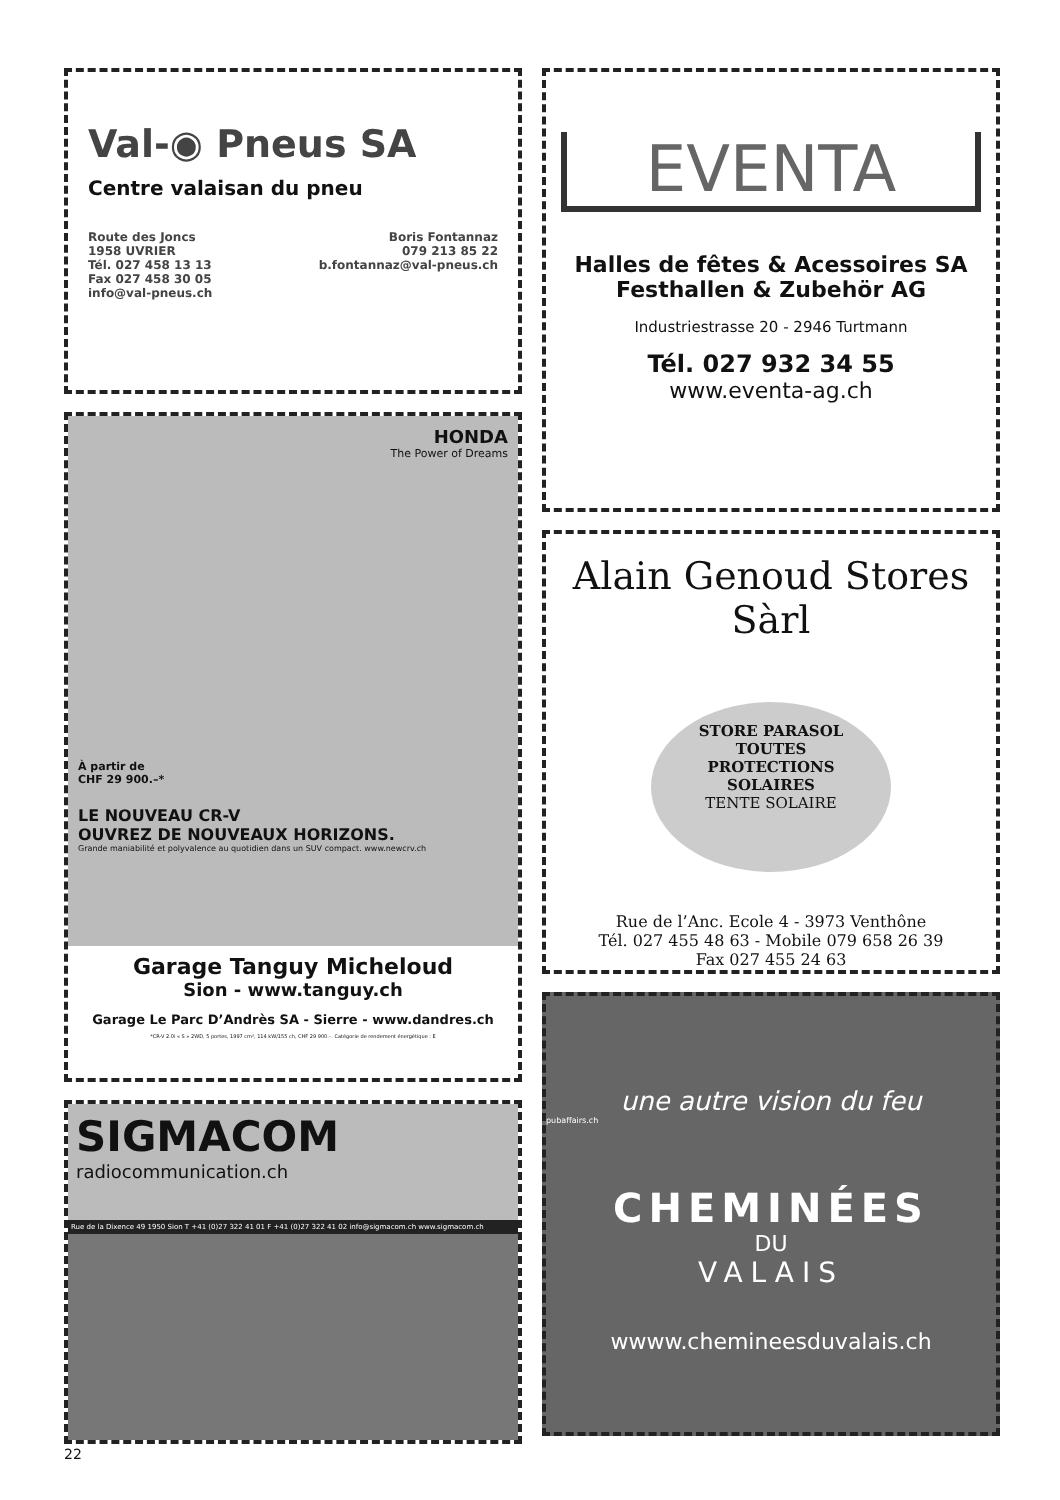Val-◉ Pneus SA
Centre valaisan du pneu
Route des Joncs
1958 UVRIER
Tél. 027 458 13 13
Fax 027 458 30 05
info@val-pneus.ch
Boris Fontannaz
079 213 85 22
b.fontannaz@val-pneus.ch
HONDA
The Power of Dreams
À partir de
CHF 29 900.–*
LE NOUVEAU CR-V
OUVREZ DE NOUVEAUX HORIZONS.
Grande maniabilité et polyvalence au quotidien dans un SUV compact. www.newcrv.ch
Garage Tanguy Micheloud
Sion - www.tanguy.ch
Garage Le Parc D’Andrès SA - Sierre - www.dandres.ch
*CR-V 2.0i « S » 2WD, 5 portes, 1997 cm³, 114 kW/155 ch, CHF 29 900.–. Catégorie de rendement énergétique : E
SIGMACOM
radiocommunication.ch
Rue de la Dixence 49 1950 Sion T +41 (0)27 322 41 01 F +41 (0)27 322 41 02 info@sigmacom.ch www.sigmacom.ch
22
EVENTA
Halles de fêtes & Acessoires SA
Festhallen & Zubehör AG
Industriestrasse 20 - 2946 Turtmann
Tél. 027 932 34 55
www.eventa-ag.ch
Alain Genoud Stores Sàrl
STORE PARASOL
TOUTES
PROTECTIONS
SOLAIRES
TENTE SOLAIRE
Rue de l’Anc. Ecole 4 - 3973 Venthône
Tél. 027 455 48 63 - Mobile 079 658 26 39
Fax 027 455 24 63
une autre vision du feu
pubaffairs.ch
CHEMINÉES
DU
VALAIS
wwww.chemineesduvalais.ch